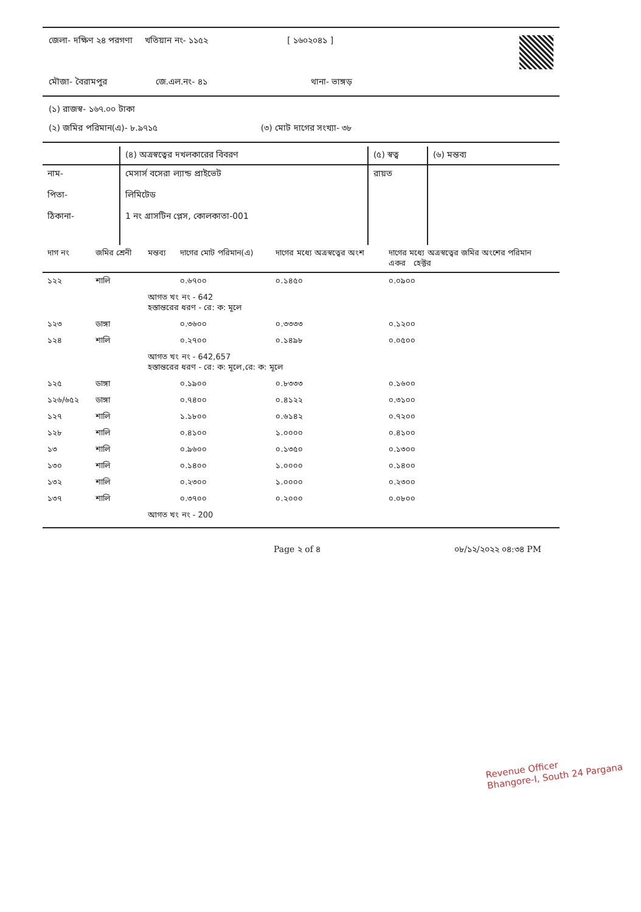জেলা- দক্ষিণ ২৪ পরগণা খতিয়ান নং- ১১৫২ [ ১৬০২০৪১ ]
মৌজা- বৈরামপুর জে.এল.নং- ৪১ থানা- ভাঙ্গড়
(১) রাজস্ব- ১৬৭.০০ টাকা
(২) জমির পরিমান(এ)- ৮.৯৭১৫ (৩) মোট দাগের সংখ্যা- ৩৮
| | (৪) অত্রস্বত্বের দখলকারের বিবরণ | (৫) স্বত্ব | (৬) মন্তব্য |
| নাম- পিতা- ঠিকানা- | মেসার্স বসেরা ল্যান্ড প্রাইভেট লিমিটেড 1 নং গ্রাসটিন প্লেস, কোলকাতা-001 | রায়ত | |
| দাগ নং | জমির শ্রেনী | মন্তব্য | দাগের মোট পরিমান(এ) | দাগের মধ্যে অত্রস্বত্বের অংশ | দাগের মধ্যে অত্রস্বত্বের জমির অংশের পরিমান একর হেক্টর | |
| --- | --- | --- | --- | --- | --- | --- |
| ১২২ | শালি | | ০.৬৭০০ | ০.১৪৫০ | ০.০৯০০ | |
| | | আগত খং নং - 642 হস্তান্তরের ধরণ - রে: ক: মূলে | | | | |
| ১২৩ | ডাঙ্গা | | ০.৩৬০০ | ০.৩৩৩৩ | ০.১২০০ | |
| ১২৪ | শালি | | ০.২৭০০ | ০.১৪৯৮ | ০.০৫০০ | |
| | | আগত খং নং - 642,657 হস্তান্তরের ধরণ - রে: ক: মূলে,রে: ক: মূলে | | | | |
| ১২৫ | ডাঙ্গা | | ০.১৯০০ | ০.৮৩৩৩ | ০.১৬০০ | |
| ১২৬/৬৫২ | ডাঙ্গা | | ০.৭৪০০ | ০.৪১২২ | ০.৩১০০ | |
| ১২৭ | শালি | | ১.১৮০০ | ০.৬১৪২ | ০.৭২০০ | |
| ১২৮ | শালি | | ০.৪১০০ | ১.০০০০ | ০.৪১০০ | |
| ১৩ | শালি | | ০.৯৬০০ | ০.১৩৫০ | ০.১৩০০ | |
| ১৩০ | শালি | | ০.১৪০০ | ১.০০০০ | ০.১৪০০ | |
| ১৩২ | শালি | | ০.২৩০০ | ১.০০০০ | ০.২৩০০ | |
| ১৩৭ | শালি | | ০.৩৭০০ | ০.২০০০ | ০.০৮০০ | |
| | | আগত খং নং - 200 | | | | |
Page ২ of ৪ ০৮/১২/২০২২ ০৪:৩৪ PM
Revenue Officer
Bhangore-I, South 24 Pargana